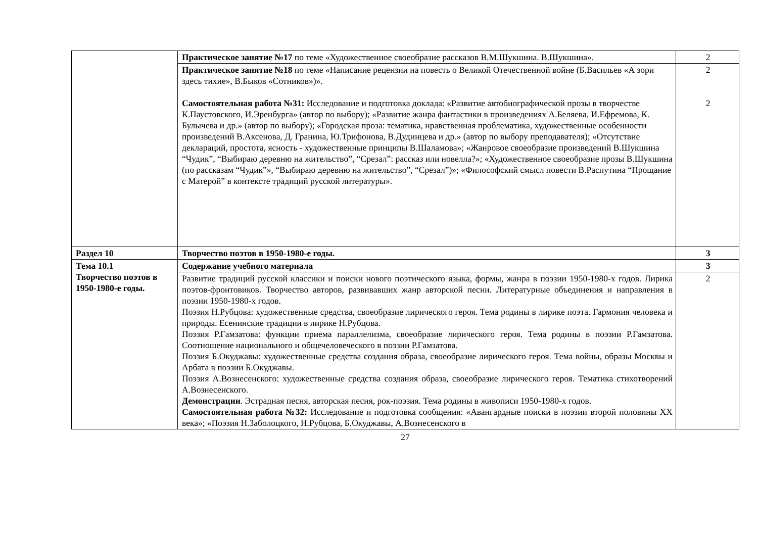| | Практическое занятие №17 по теме «Художественное своеобразие рассказов В.М.Шукшина. В.Шукшина». | 2 |
| | Практическое занятие №18 по теме «Написание рецензии на повесть о Великой Отечественной войне (Б.Васильев «А зори здесь тихие», В.Быков «Сотников»)». Самостоятельная работа №31: Исследование и подготовка доклада: «Развитие автобиографической прозы в творчестве К.Паустовского, И.Эренбурга» (автор по выбору); «Развитие жанра фантастики в произведениях А.Беляева, И.Ефремова, К. Булычева и др.» (автор по выбору); «Городская проза: тематика, нравственная проблематика, художественные особенности произведений В.Аксенова, Д. Гранина, Ю.Трифонова, В.Дудинцева и др.» (автор по выбору преподавателя); «Отсутствие деклараций, простота, ясность - художественные принципы В.Шаламова»; «Жанровое своеобразие произведений В.Шукшина “Чудик”, “Выбираю деревню на жительство”, “Срезал”: рассказ или новелла?»; «Художественное своеобразие прозы В.Шукшина (по рассказам “Чудик”», “Выбираю деревню на жительство”, “Срезал”)»; «Философский смысл повести В.Распутина “Прощание с Матерой” в контексте традиций русской литературы». | 2 2 |
| Раздел 10 | Творчество поэтов в 1950-1980-е годы. | 3 |
| Тема 10.1 Творчество поэтов в 1950-1980-е годы. | Содержание учебного материала | 3 |
| | Развитие традиций русской классики и поиски нового поэтического языка, формы, жанра в поэзии 1950-1980-х годов. Лирика поэтов-фронтовиков. Творчество авторов, развивавших жанр авторской песни. Литературные объединения и направления в поэзии 1950-1980-х годов. Поэзия Н.Рубцова: художественные средства, своеобразие лирического героя. Тема родины в лирике поэта. Гармония человека и природы. Есенинские традиции в лирике Н.Рубцова. Поэзия Р.Гамзатова: функции приема параллелизма, своеобразие лирического героя. Тема родины в поэзии Р.Гамзатова. Соотношение национального и общечеловеческого в поэзии Р.Гамзатова. Поэзия Б.Окуджавы: художественные средства создания образа, своеобразие лирического героя. Тема войны, образы Москвы и Арбата в поэзии Б.Окуджавы. Поэзия А.Вознесенского: художественные средства создания образа, своеобразие лирического героя. Тематика стихотворений А.Вознесенского. Демонстрации . Эстрадная песня, авторская песня, рок-поэзия. Тема родины в живописи 1950-1980-х годов. Самостоятельная работа №32: Исследование и подготовка сообщения: «Авангардные поиски в поэзии второй половины XX века»; «Поэзия Н.Заболоцкого, Н.Рубцова, Б.Окуджавы, А.Вознесенского в | 2 |
27